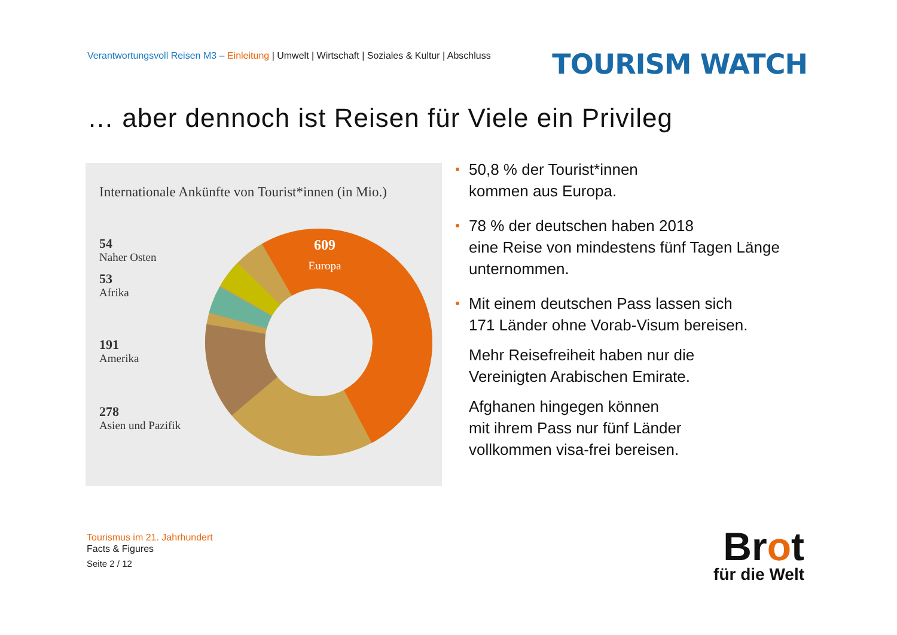Verantwortungsvoll Reisen M3 – Einleitung | Umwelt | Wirtschaft | Soziales & Kultur | Abschluss
TOURISM WATCH
… aber dennoch ist Reisen für Viele ein Privileg
Internationale Ankünfte von Tourist*innen (in Mio.)
54
Naher Osten
53
Afrika
191
Amerika
278
Asien und Pazifik
609
Europa
50,8 % der Tourist*innen
kommen aus Europa.
78 % der deutschen haben 2018
eine Reise von mindestens fünf Tagen Länge unternommen.
Mit einem deutschen Pass lassen sich
171 Länder ohne Vorab-Visum bereisen.
Mehr Reisefreiheit haben nur die
Vereinigten Arabischen Emirate.
Afghanen hingegen können
mit ihrem Pass nur fünf Länder
vollkommen visa-frei bereisen.
Tourismus im 21. Jahrhundert
Facts & Figures
Seite 2 / 12
Brot
für die Welt